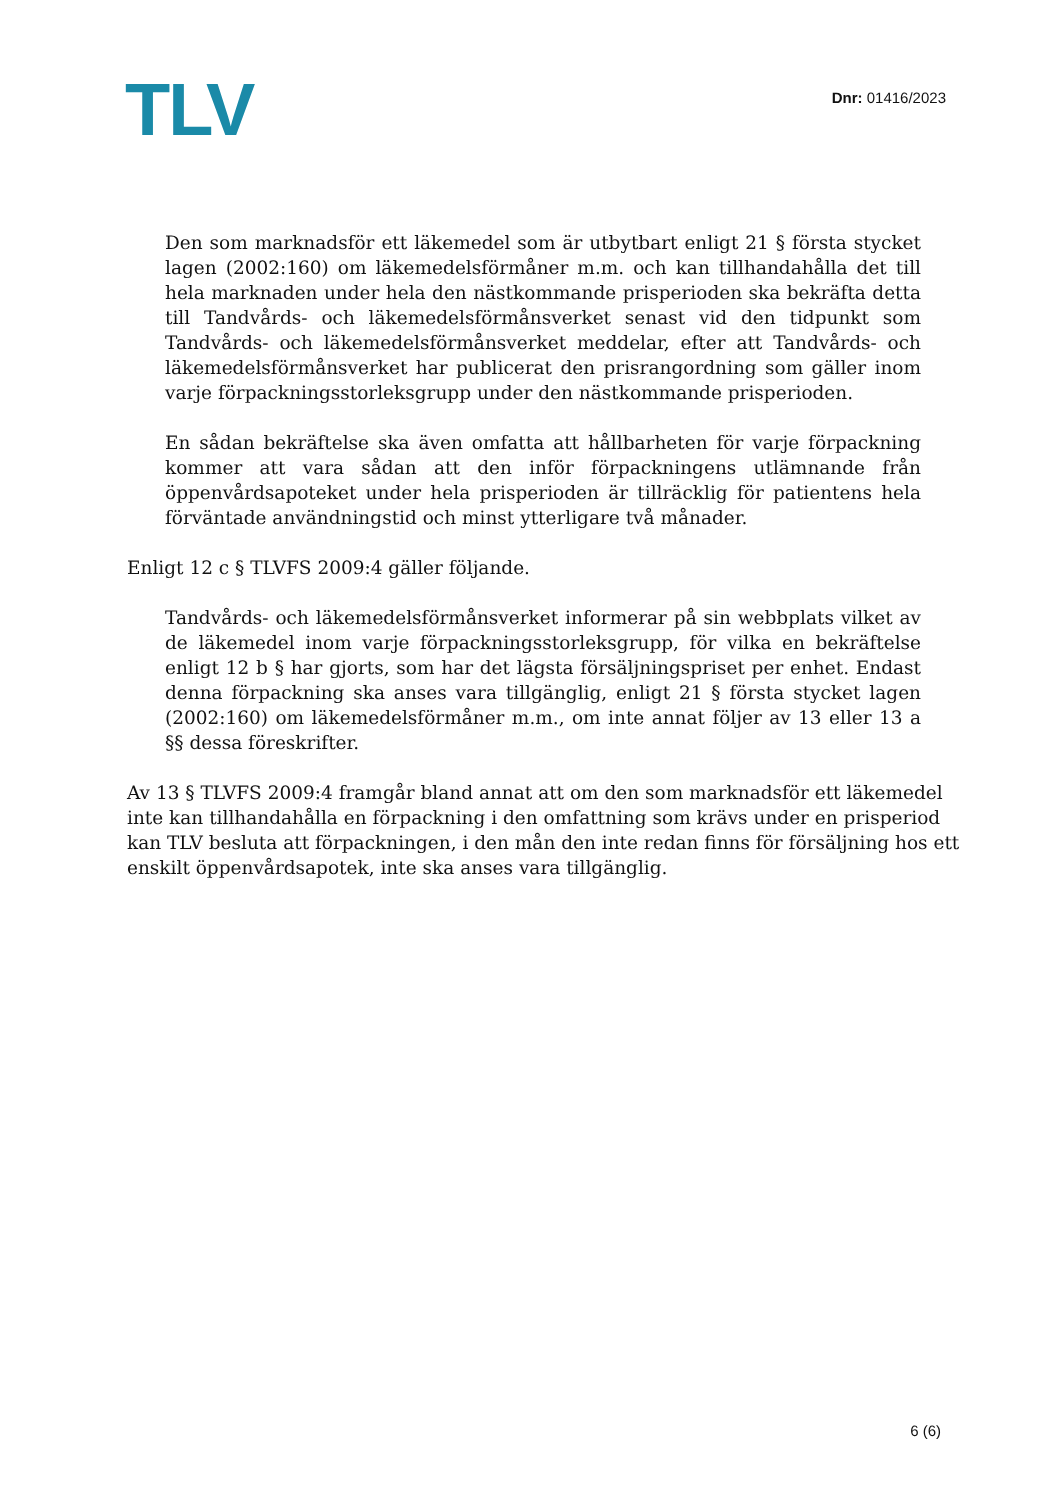TLV
Dnr: 01416/2023
Den som marknadsför ett läkemedel som är utbytbart enligt 21 § första stycket lagen (2002:160) om läkemedelsförmåner m.m. och kan tillhandahålla det till hela marknaden under hela den nästkommande prisperioden ska bekräfta detta till Tandvårds- och läkemedels­förmånsverket senast vid den tidpunkt som Tandvårds- och läkemedelsförmånsverket meddelar, efter att Tandvårds- och läkemedels­förmånsverket har publicerat den prisrangordning som gäller inom varje förpackningsstorleksgrupp under den nästkommande prisperioden.
En sådan bekräftelse ska även omfatta att hållbarheten för varje förpackning kommer att vara sådan att den inför förpackningens utlämnande från öppenvårdsapoteket under hela prisperioden är tillräcklig för patientens hela förväntade användningstid och minst ytterligare två månader.
Enligt 12 c § TLVFS 2009:4 gäller följande.
Tandvårds- och läkemedelsförmånsverket informerar på sin webbplats vilket av de läkemedel inom varje förpackningsstorleksgrupp, för vilka en bekräftelse enligt 12 b § har gjorts, som har det lägsta försäljningspriset per enhet. Endast denna förpackning ska anses vara tillgänglig, enligt 21 § första stycket lagen (2002:160) om läkemedelsförmåner m.m., om inte annat följer av 13 eller 13 a §§ dessa föreskrifter.
Av 13 § TLVFS 2009:4 framgår bland annat att om den som marknadsför ett läkemedel inte kan tillhandahålla en förpackning i den omfattning som krävs under en prisperiod kan TLV besluta att förpackningen, i den mån den inte redan finns för försäljning hos ett enskilt öppenvårdsapotek, inte ska anses vara tillgänglig.
6 (6)